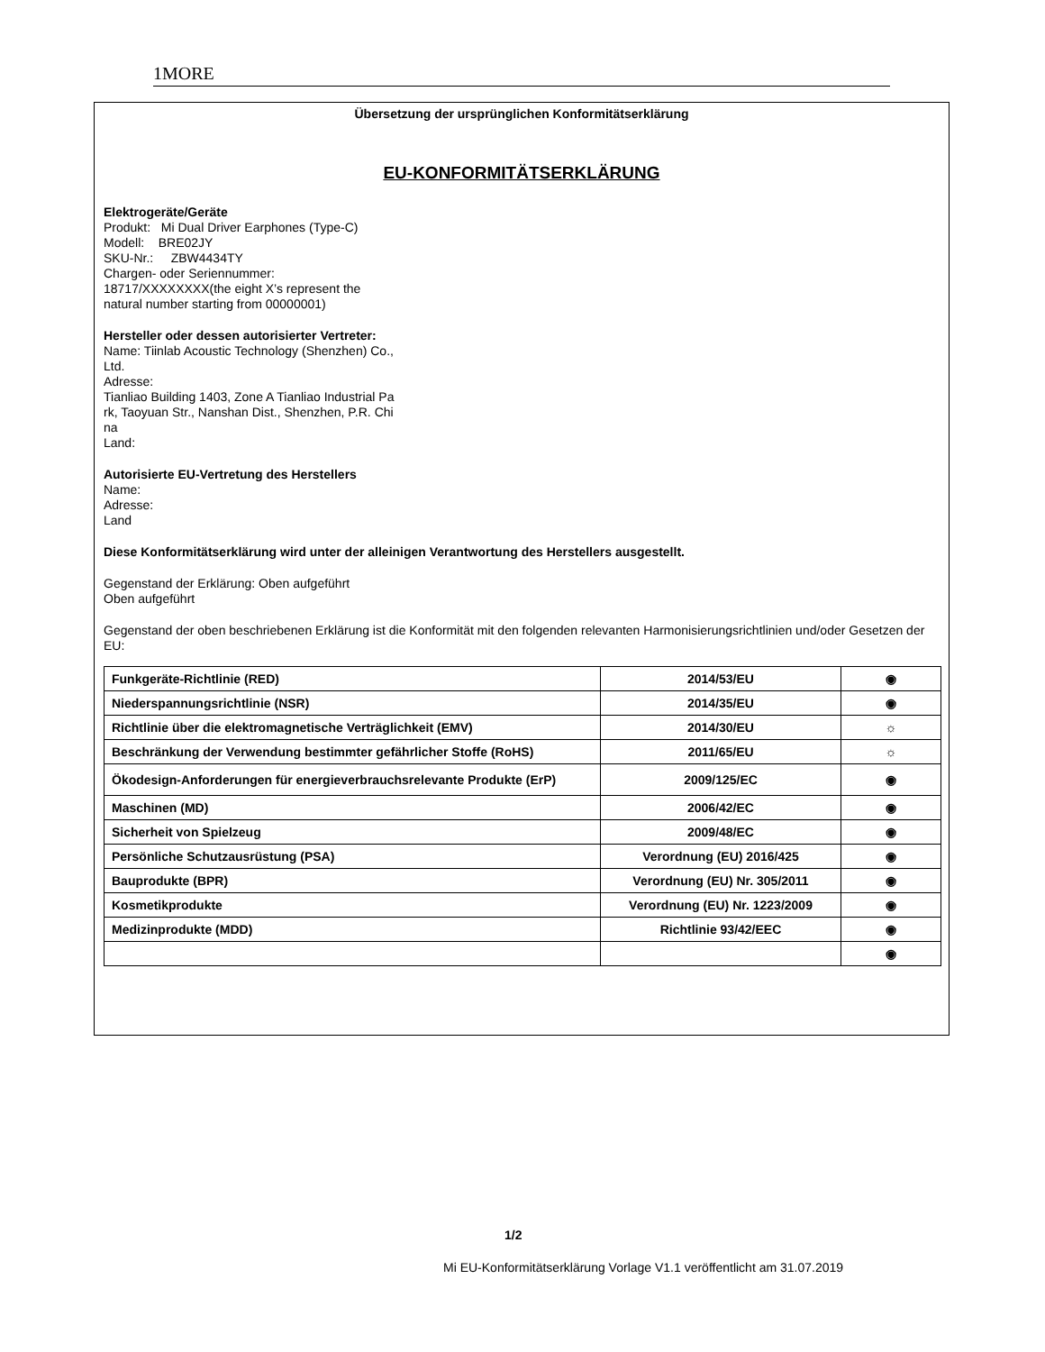1MORE
Übersetzung der ursprünglichen Konformitätserklärung
EU-KONFORMITÄTSERKLÄRUNG
Elektrogeräte/Geräte
Produkt: Mi Dual Driver Earphones (Type-C)
Modell: BRE02JY
SKU-Nr.: ZBW4434TY
Chargen- oder Seriennummer:
18717/XXXXXXXX(the eight X’s represent the
natural number starting from 00000001)
Hersteller oder dessen autorisierter Vertreter:
Name: Tiinlab Acoustic Technology (Shenzhen) Co.,
Ltd.
Adresse:
Tianliao Building 1403, Zone A Tianliao Industrial Pa
rk, Taoyuan Str., Nanshan Dist., Shenzhen, P.R. Chi
na
Land:
Autorisierte EU-Vertretung des Herstellers
Name:
Adresse:
Land
Diese Konformitätserklärung wird unter der alleinigen Verantwortung des Herstellers ausgestellt.
Gegenstand der Erklärung: Oben aufgeführt
Oben aufgeführt
Gegenstand der oben beschriebenen Erklärung ist die Konformität mit den folgenden relevanten Harmonisierungsrichtlinien und/oder Gesetzen der EU:
| Funkgeräte-Richtlinie (RED) | 2014/53/EU | ◉ |
| Niederspannungsrichtlinie (NSR) | 2014/35/EU | ◉ |
| Richtlinie über die elektromagnetische Verträglichkeit (EMV) | 2014/30/EU | ☼ |
| Beschränkung der Verwendung bestimmter gefährlicher Stoffe (RoHS) | 2011/65/EU | ☼ |
| Ökodesign-Anforderungen für energieverbrauchsrelevante Produkte (ErP) | 2009/125/EC | ◉ |
| Maschinen (MD) | 2006/42/EC | ◉ |
| Sicherheit von Spielzeug | 2009/48/EC | ◉ |
| Persönliche Schutzausrüstung (PSA) | Verordnung (EU) 2016/425 | ◉ |
| Bauprodukte (BPR) | Verordnung (EU) Nr. 305/2011 | ◉ |
| Kosmetikprodukte | Verordnung (EU) Nr. 1223/2009 | ◉ |
| Medizinprodukte (MDD) | Richtlinie 93/42/EEC | ◉ |
| | | ◉ |
1/2
Mi EU-Konformitätserklärung Vorlage V1.1 veröffentlicht am 31.07.2019